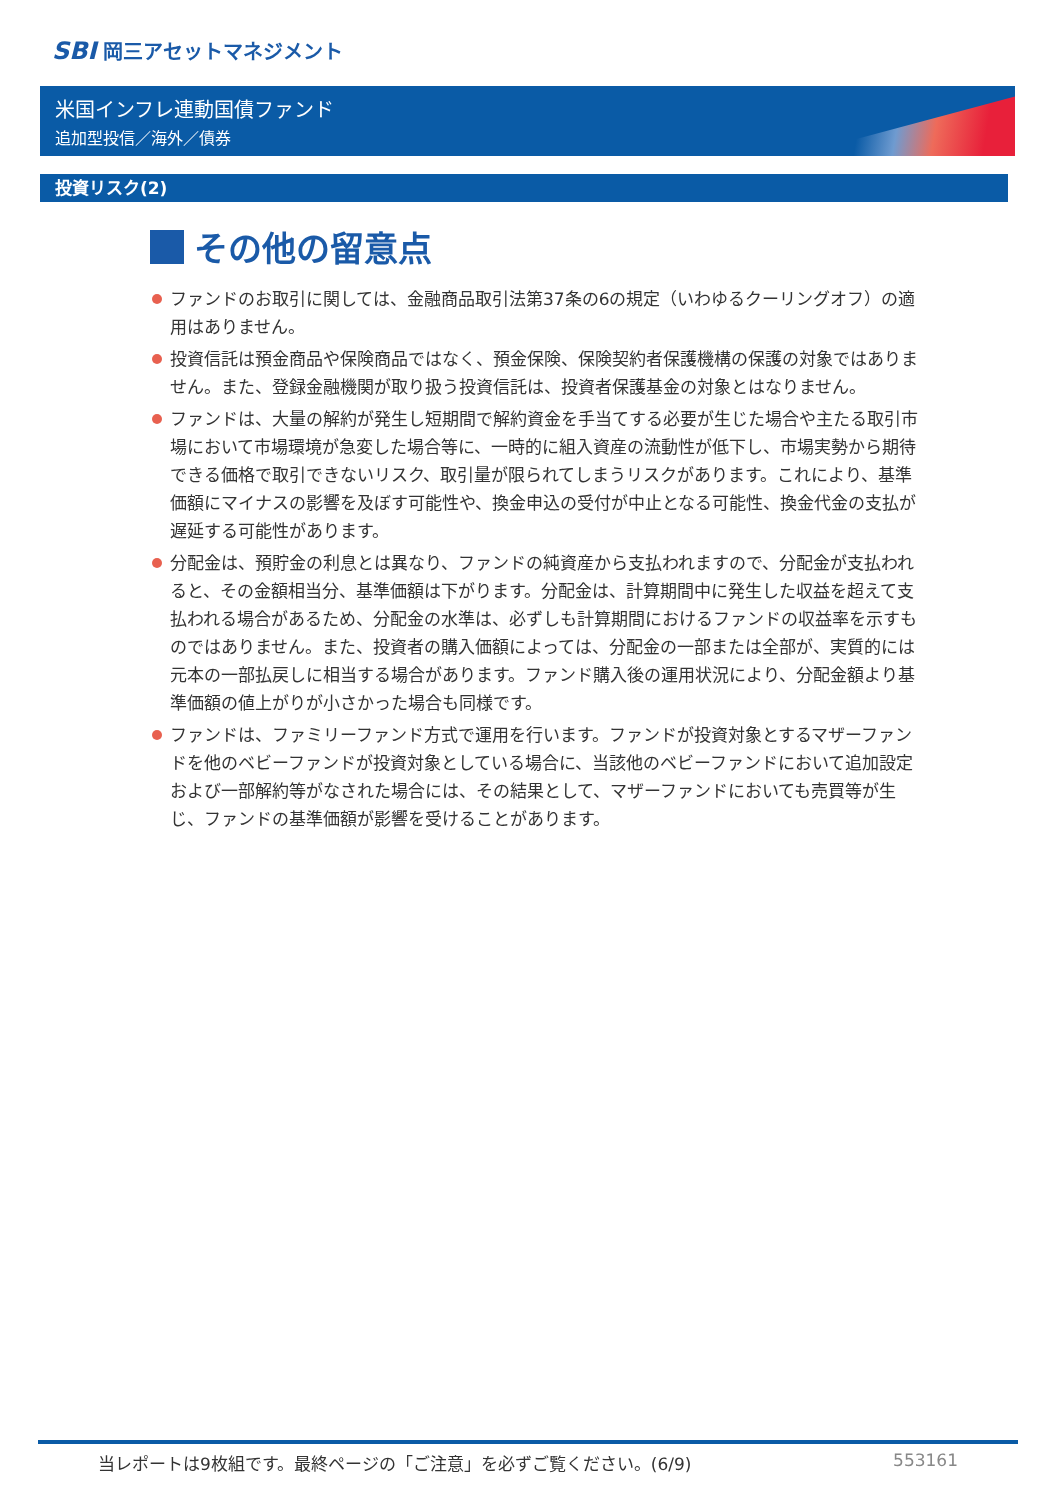SBI 岡三アセットマネジメント
米国インフレ連動国債ファンド
追加型投信／海外／債券
投資リスク(2)
その他の留意点
ファンドのお取引に関しては、金融商品取引法第37条の6の規定（いわゆるクーリングオフ）の適用はありません。
投資信託は預金商品や保険商品ではなく、預金保険、保険契約者保護機構の保護の対象ではありません。また、登録金融機関が取り扱う投資信託は、投資者保護基金の対象とはなりません。
ファンドは、大量の解約が発生し短期間で解約資金を手当てする必要が生じた場合や主たる取引市場において市場環境が急変した場合等に、一時的に組入資産の流動性が低下し、市場実勢から期待できる価格で取引できないリスク、取引量が限られてしまうリスクがあります。これにより、基準価額にマイナスの影響を及ぼす可能性や、換金申込の受付が中止となる可能性、換金代金の支払が遅延する可能性があります。
分配金は、預貯金の利息とは異なり、ファンドの純資産から支払われますので、分配金が支払われると、その金額相当分、基準価額は下がります。分配金は、計算期間中に発生した収益を超えて支払われる場合があるため、分配金の水準は、必ずしも計算期間におけるファンドの収益率を示すものではありません。また、投資者の購入価額によっては、分配金の一部または全部が、実質的には元本の一部払戻しに相当する場合があります。ファンド購入後の運用状況により、分配金額より基準価額の値上がりが小さかった場合も同様です。
ファンドは、ファミリーファンド方式で運用を行います。ファンドが投資対象とするマザーファンドを他のベビーファンドが投資対象としている場合に、当該他のベビーファンドにおいて追加設定および一部解約等がなされた場合には、その結果として、マザーファンドにおいても売買等が生じ、ファンドの基準価額が影響を受けることがあります。
当レポートは9枚組です。最終ページの「ご注意」を必ずご覧ください。(6/9) 553161